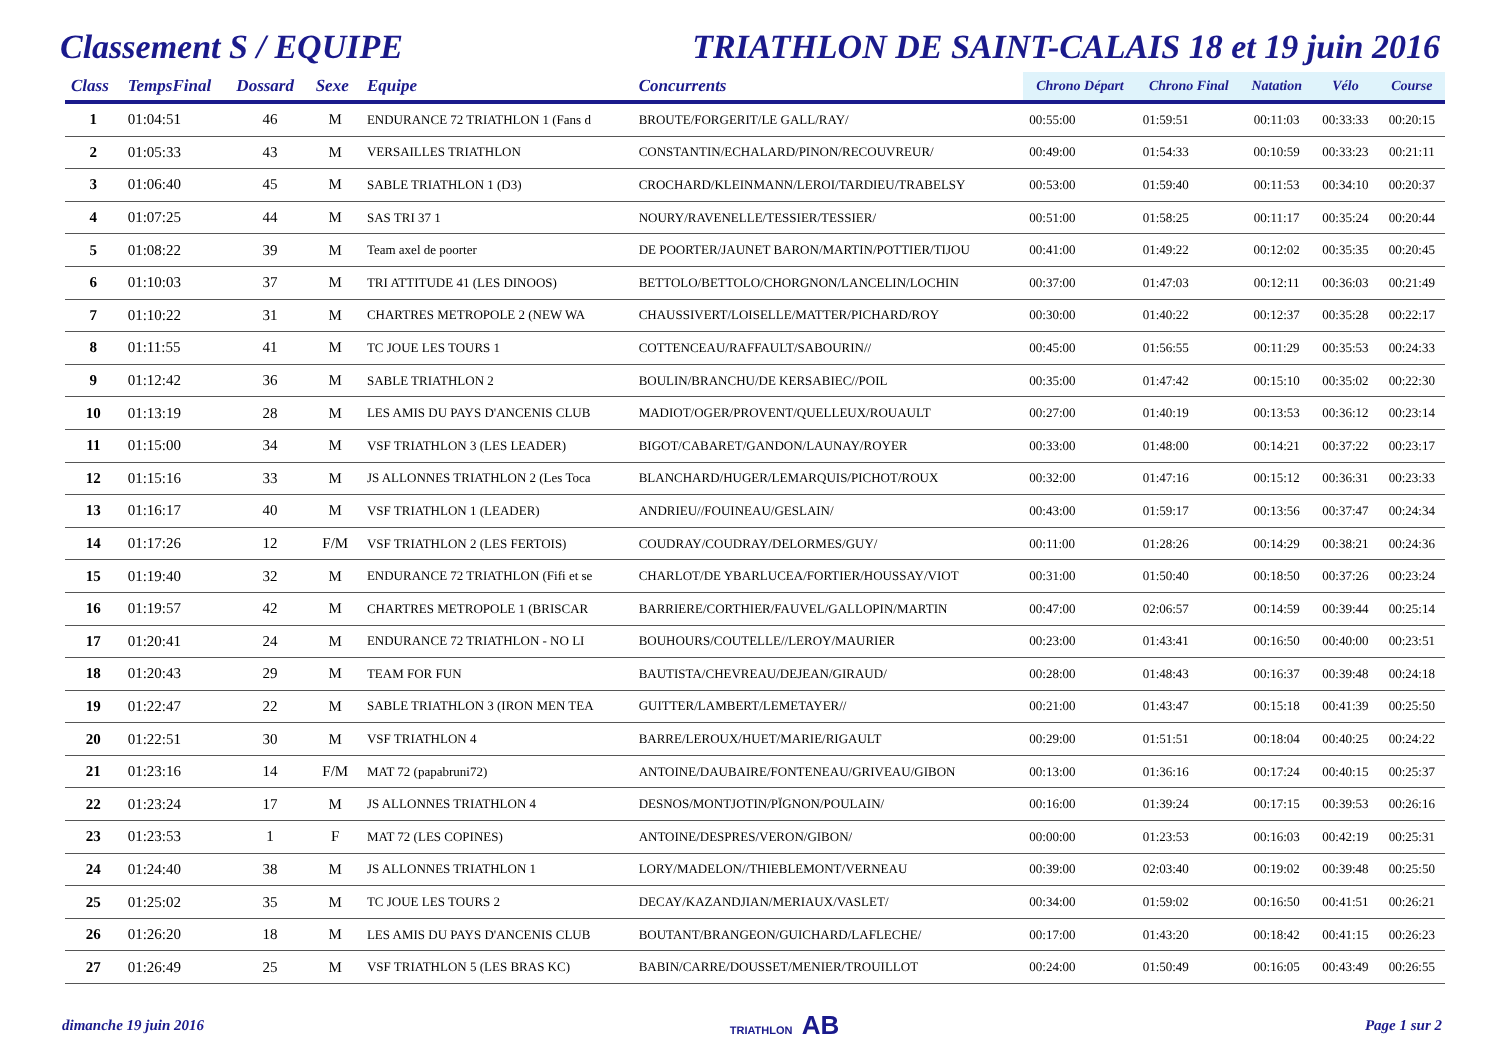Classement S / EQUIPE TRIATHLON DE SAINT-CALAIS 18 et 19 juin 2016
| Class | TempsFinal | Dossard | Sexe | Equipe | Concurrents | Chrono Départ | Chrono Final | Natation | Vélo | Course |
| --- | --- | --- | --- | --- | --- | --- | --- | --- | --- | --- |
| 1 | 01:04:51 | 46 | M | ENDURANCE 72 TRIATHLON 1 (Fans d | BROUTE/FORGERIT/LE GALL/RAY/ | 00:55:00 | 01:59:51 | 00:11:03 | 00:33:33 | 00:20:15 |
| 2 | 01:05:33 | 43 | M | VERSAILLES TRIATHLON | CONSTANTIN/ECHALARD/PINON/RECOUVREUR/ | 00:49:00 | 01:54:33 | 00:10:59 | 00:33:23 | 00:21:11 |
| 3 | 01:06:40 | 45 | M | SABLE TRIATHLON 1 (D3) | CROCHARD/KLEINMANN/LEROI/TARDIEU/TRABELSY | 00:53:00 | 01:59:40 | 00:11:53 | 00:34:10 | 00:20:37 |
| 4 | 01:07:25 | 44 | M | SAS TRI 37 1 | NOURY/RAVENELLE/TESSIER/TESSIER/ | 00:51:00 | 01:58:25 | 00:11:17 | 00:35:24 | 00:20:44 |
| 5 | 01:08:22 | 39 | M | Team axel de poorter | DE POORTER/JAUNET BARON/MARTIN/POTTIER/TIJOU | 00:41:00 | 01:49:22 | 00:12:02 | 00:35:35 | 00:20:45 |
| 6 | 01:10:03 | 37 | M | TRI ATTITUDE 41 (LES DINOOS) | BETTOLO/BETTOLO/CHORGNON/LANCELIN/LOCHIN | 00:37:00 | 01:47:03 | 00:12:11 | 00:36:03 | 00:21:49 |
| 7 | 01:10:22 | 31 | M | CHARTRES METROPOLE 2 (NEW WA | CHAUSSIVERT/LOISELLE/MATTER/PICHARD/ROY | 00:30:00 | 01:40:22 | 00:12:37 | 00:35:28 | 00:22:17 |
| 8 | 01:11:55 | 41 | M | TC JOUE LES TOURS 1 | COTTENCEAU/RAFFAULT/SABOURIN// | 00:45:00 | 01:56:55 | 00:11:29 | 00:35:53 | 00:24:33 |
| 9 | 01:12:42 | 36 | M | SABLE TRIATHLON 2 | BOULIN/BRANCHU/DE KERSABIEC//POIL | 00:35:00 | 01:47:42 | 00:15:10 | 00:35:02 | 00:22:30 |
| 10 | 01:13:19 | 28 | M | LES AMIS DU PAYS D'ANCENIS CLUB | MADIOT/OGER/PROVENT/QUELLEUX/ROUAULT | 00:27:00 | 01:40:19 | 00:13:53 | 00:36:12 | 00:23:14 |
| 11 | 01:15:00 | 34 | M | VSF TRIATHLON 3 (LES LEADER) | BIGOT/CABARET/GANDON/LAUNAY/ROYER | 00:33:00 | 01:48:00 | 00:14:21 | 00:37:22 | 00:23:17 |
| 12 | 01:15:16 | 33 | M | JS ALLONNES TRIATHLON 2 (Les Toca | BLANCHARD/HUGER/LEMARQUIS/PICHOT/ROUX | 00:32:00 | 01:47:16 | 00:15:12 | 00:36:31 | 00:23:33 |
| 13 | 01:16:17 | 40 | M | VSF TRIATHLON 1 (LEADER) | ANDRIEU//FOUINEAU/GESLAIN/ | 00:43:00 | 01:59:17 | 00:13:56 | 00:37:47 | 00:24:34 |
| 14 | 01:17:26 | 12 | F/M | VSF TRIATHLON 2 (LES FERTOIS) | COUDRAY/COUDRAY/DELORMES/GUY/ | 00:11:00 | 01:28:26 | 00:14:29 | 00:38:21 | 00:24:36 |
| 15 | 01:19:40 | 32 | M | ENDURANCE 72 TRIATHLON (Fifi et se | CHARLOT/DE YBARLUCEA/FORTIER/HOUSSAY/VIOT | 00:31:00 | 01:50:40 | 00:18:50 | 00:37:26 | 00:23:24 |
| 16 | 01:19:57 | 42 | M | CHARTRES METROPOLE 1 (BRISCAR | BARRIERE/CORTHIER/FAUVEL/GALLOPIN/MARTIN | 00:47:00 | 02:06:57 | 00:14:59 | 00:39:44 | 00:25:14 |
| 17 | 01:20:41 | 24 | M | ENDURANCE 72 TRIATHLON - NO LI | BOUHOURS/COUTELLE//LEROY/MAURIER | 00:23:00 | 01:43:41 | 00:16:50 | 00:40:00 | 00:23:51 |
| 18 | 01:20:43 | 29 | M | TEAM FOR FUN | BAUTISTA/CHEVREAU/DEJEAN/GIRAUD/ | 00:28:00 | 01:48:43 | 00:16:37 | 00:39:48 | 00:24:18 |
| 19 | 01:22:47 | 22 | M | SABLE TRIATHLON 3 (IRON MEN TEA | GUITTER/LAMBERT/LEMETAYER// | 00:21:00 | 01:43:47 | 00:15:18 | 00:41:39 | 00:25:50 |
| 20 | 01:22:51 | 30 | M | VSF TRIATHLON 4 | BARRE/LEROUX/HUET/MARIE/RIGAULT | 00:29:00 | 01:51:51 | 00:18:04 | 00:40:25 | 00:24:22 |
| 21 | 01:23:16 | 14 | F/M | MAT 72 (papabruni72) | ANTOINE/DAUBAIRE/FONTENEAU/GRIVEAU/GIBON | 00:13:00 | 01:36:16 | 00:17:24 | 00:40:15 | 00:25:37 |
| 22 | 01:23:24 | 17 | M | JS ALLONNES TRIATHLON 4 | DESNOS/MONTJOTIN/PÏGNON/POULAIN/ | 00:16:00 | 01:39:24 | 00:17:15 | 00:39:53 | 00:26:16 |
| 23 | 01:23:53 | 1 | F | MAT 72 (LES COPINES) | ANTOINE/DESPRES/VERON/GIBON/ | 00:00:00 | 01:23:53 | 00:16:03 | 00:42:19 | 00:25:31 |
| 24 | 01:24:40 | 38 | M | JS ALLONNES TRIATHLON 1 | LORY/MADELON//THIEBLEMONT/VERNEAU | 00:39:00 | 02:03:40 | 00:19:02 | 00:39:48 | 00:25:50 |
| 25 | 01:25:02 | 35 | M | TC JOUE LES TOURS 2 | DECAY/KAZANDJIAN/MERIAUX/VASLET/ | 00:34:00 | 01:59:02 | 00:16:50 | 00:41:51 | 00:26:21 |
| 26 | 01:26:20 | 18 | M | LES AMIS DU PAYS D'ANCENIS CLUB | BOUTANT/BRANGEON/GUICHARD/LAFLECHE/ | 00:17:00 | 01:43:20 | 00:18:42 | 00:41:15 | 00:26:23 |
| 27 | 01:26:49 | 25 | M | VSF TRIATHLON 5 (LES BRAS KC) | BABIN/CARRE/DOUSSET/MENIER/TROUILLOT | 00:24:00 | 01:50:49 | 00:16:05 | 00:43:49 | 00:26:55 |
dimanche 19 juin 2016
TRIATHLON AB
Page 1 sur 2